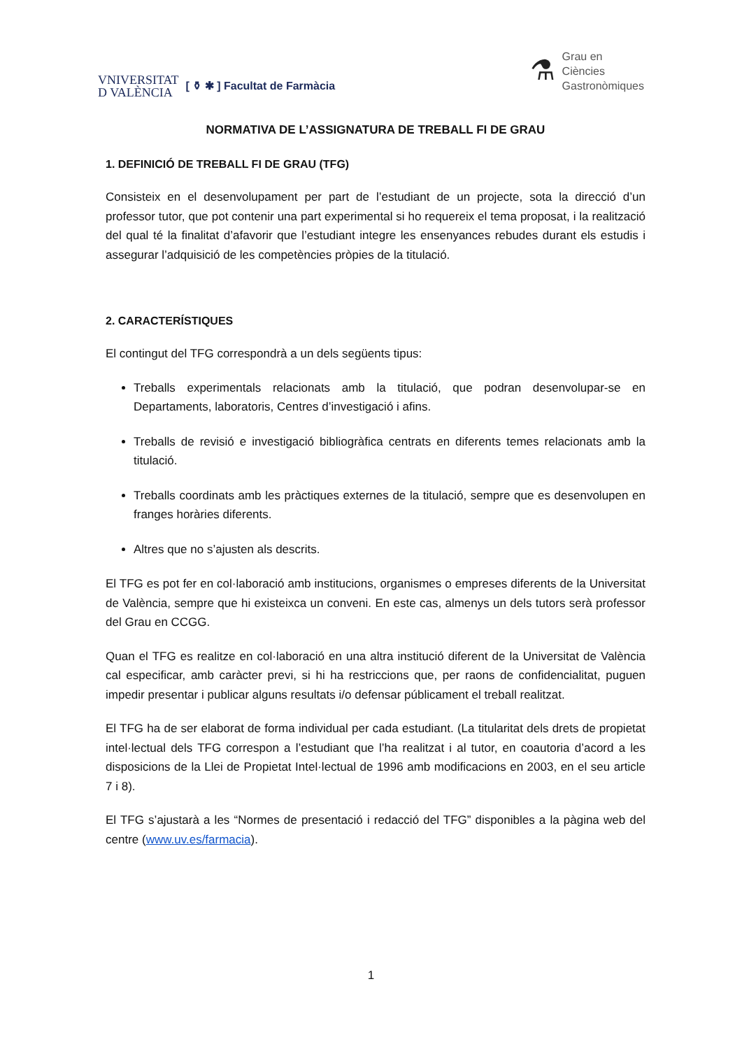VNIVERSITAT
D VALÈNCIA
[ ⚱ ✱ ] Facultat de Farmàcia
⚗
Grau en
Ciències
Gastronòmiques
NORMATIVA DE L’ASSIGNATURA DE TREBALL FI DE GRAU
1. DEFINICIÓ DE TREBALL FI DE GRAU (TFG)
Consisteix en el desenvolupament per part de l’estudiant de un projecte, sota la direcció d’un professor tutor, que pot contenir una part experimental si ho requereix el tema proposat, i la realització del qual té la finalitat d’afavorir que l’estudiant integre les ensenyances rebudes durant els estudis i assegurar l’adquisició de les competències pròpies de la titulació.
2. CARACTERÍSTIQUES
El contingut del TFG correspondrà a un dels següents tipus:
Treballs experimentals relacionats amb la titulació, que podran desenvolupar-se en Departaments, laboratoris, Centres d’investigació i afins.
Treballs de revisió e investigació bibliogràfica centrats en diferents temes relacionats amb la titulació.
Treballs coordinats amb les pràctiques externes de la titulació, sempre que es desenvolupen en franges horàries diferents.
Altres que no s’ajusten als descrits.
El TFG es pot fer en col·laboració amb institucions, organismes o empreses diferents de la Universitat de València, sempre que hi existeixca un conveni. En este cas, almenys un dels tutors serà professor del Grau en CCGG.
Quan el TFG es realitze en col·laboració en una altra institució diferent de la Universitat de València cal especificar, amb caràcter previ, si hi ha restriccions que, per raons de confidencialitat, puguen impedir presentar i publicar alguns resultats i/o defensar públicament el treball realitzat.
El TFG ha de ser elaborat de forma individual per cada estudiant. (La titularitat dels drets de propietat intel·lectual dels TFG correspon a l’estudiant que l’ha realitzat i al tutor, en coautoria d’acord a les disposicions de la Llei de Propietat Intel·lectual de 1996 amb modificacions en 2003, en el seu article 7 i 8).
El TFG s’ajustarà a les “Normes de presentació i redacció del TFG” disponibles a la pàgina web del centre (www.uv.es/farmacia).
1